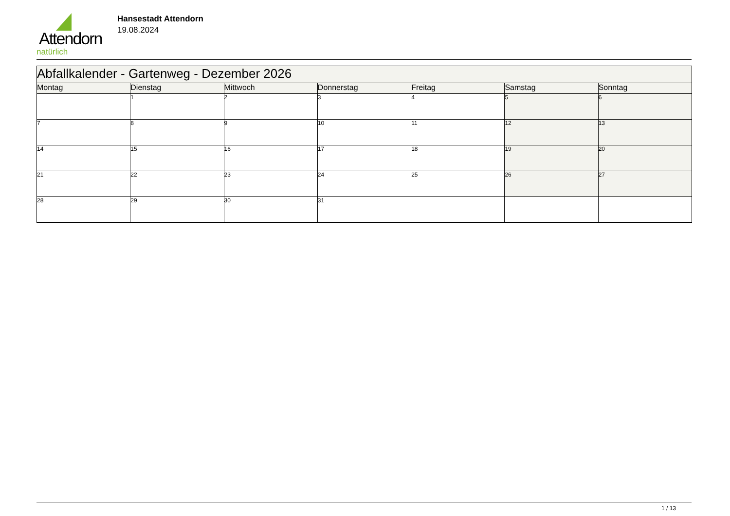Attendorn
natürlich
Hansestadt Attendorn
19.08.2024
| Abfallkalender - Gartenweg - Dezember 2026 | | | | | | |
| Montag | Dienstag | Mittwoch | Donnerstag | Freitag | Samstag | Sonntag |
| | 1 | 2 | 3 | 4 | 5 | 6 |
| 7 | 8 | 9 | 10 | 11 | 12 | 13 |
| 14 | 15 | 16 | 17 | 18 | 19 | 20 |
| 21 | 22 | 23 | 24 | 25 | 26 | 27 |
| 28 | 29 | 30 | 31 | | | |
1 / 13